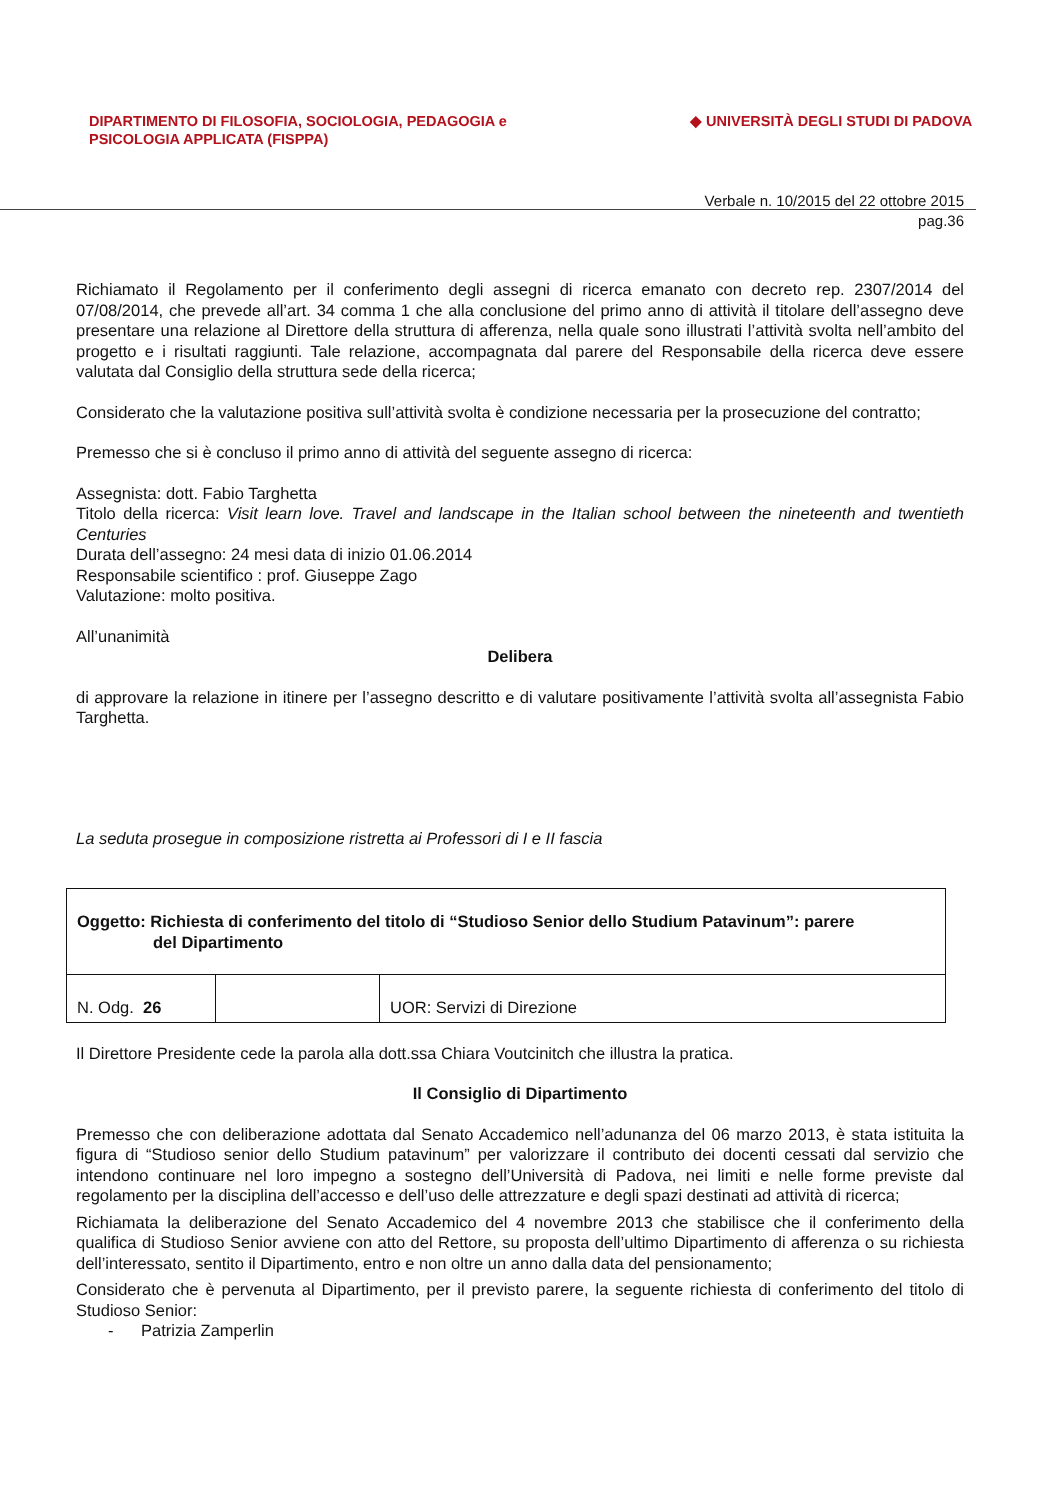DIPARTIMENTO DI FILOSOFIA, SOCIOLOGIA, PEDAGOGIA e
PSICOLOGIA APPLICATA (FISPPA)
◆ UNIVERSITÀ DEGLI STUDI DI PADOVA
Verbale n. 10/2015 del 22 ottobre 2015
pag.36
Richiamato il Regolamento per il conferimento degli assegni di ricerca emanato con decreto rep. 2307/2014 del 07/08/2014, che prevede all’art. 34 comma 1 che alla conclusione del primo anno di attività il titolare dell’assegno deve presentare una relazione al Direttore della struttura di afferenza, nella quale sono illustrati l’attività svolta nell’ambito del progetto e i risultati raggiunti. Tale relazione, accompagnata dal parere del Responsabile della ricerca deve essere valutata dal Consiglio della struttura sede della ricerca;
Considerato che la valutazione positiva sull’attività svolta è condizione necessaria per la prosecuzione del contratto;
Premesso che si è concluso il primo anno di attività del seguente assegno di ricerca:
Assegnista: dott. Fabio Targhetta
Titolo della ricerca: Visit learn love. Travel and landscape in the Italian school between the nineteenth and twentieth Centuries
Durata dell’assegno: 24 mesi data di inizio 01.06.2014
Responsabile scientifico : prof. Giuseppe Zago
Valutazione: molto positiva.
All’unanimità
Delibera
di approvare la relazione in itinere per l’assegno descritto e di valutare positivamente l’attività svolta all’assegnista Fabio Targhetta.
La seduta prosegue in composizione ristretta ai Professori di I e II fascia
| Oggetto : Richiesta di conferimento del titolo di “Studioso Senior dello Studium Patavinum”: parere del Dipartimento | | |
| N. Odg. 26 | | UOR: Servizi di Direzione |
Il Direttore Presidente cede la parola alla dott.ssa Chiara Voutcinitch che illustra la pratica.
Il Consiglio di Dipartimento
Premesso che con deliberazione adottata dal Senato Accademico nell’adunanza del 06 marzo 2013, è stata istituita la figura di “Studioso senior dello Studium patavinum” per valorizzare il contributo dei docenti cessati dal servizio che intendono continuare nel loro impegno a sostegno dell’Università di Padova, nei limiti e nelle forme previste dal regolamento per la disciplina dell’accesso e dell’uso delle attrezzature e degli spazi destinati ad attività di ricerca;
Richiamata la deliberazione del Senato Accademico del 4 novembre 2013 che stabilisce che il conferimento della qualifica di Studioso Senior avviene con atto del Rettore, su proposta dell’ultimo Dipartimento di afferenza o su richiesta dell’interessato, sentito il Dipartimento, entro e non oltre un anno dalla data del pensionamento;
Considerato che è pervenuta al Dipartimento, per il previsto parere, la seguente richiesta di conferimento del titolo di Studioso Senior:
- Patrizia Zamperlin